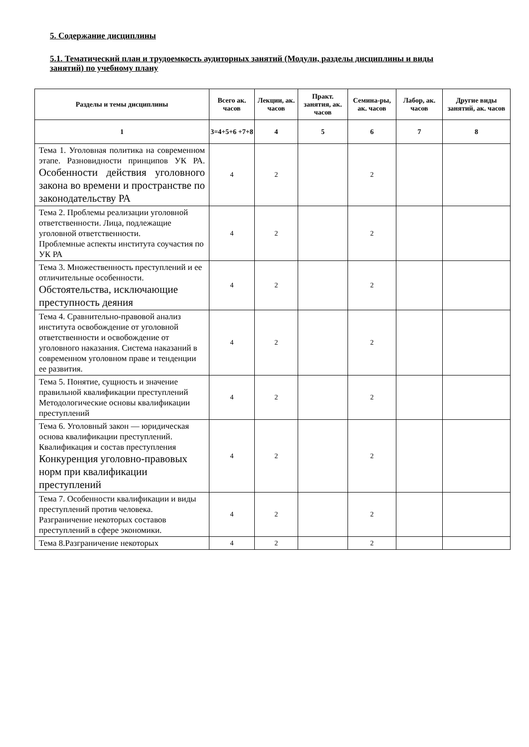5. Содержание дисциплины
5.1. Тематический план и трудоемкость аудиторных занятий (Модули, разделы дисциплины и виды занятий) по учебному плану
| Разделы и темы дисциплины | Всего ак. часов | Лекции, ак. часов | Практ. занятия, ак. часов | Семина-ры, ак. часов | Лабор, ак. часов | Другие виды занятий, ак. часов |
| --- | --- | --- | --- | --- | --- | --- |
| 1 | 3=4+5+6 +7+8 | 4 | 5 | 6 | 7 | 8 |
| Тема 1. Уголовная политика на современном этапе. Разновидности принципов УК РА. Особенности действия уголовного закона во времени и пространстве по законодательству РА | 4 | 2 | | 2 | | |
| Тема 2. Проблемы реализации уголовной ответственности. Лица, подлежащие уголовной ответственности. Проблемные аспекты института соучастия по УК РА | 4 | 2 | | 2 | | |
| Тема 3. Множественность преступлений и ее отличительные особенности. Обстоятельства, исключающие преступность деяния | 4 | 2 | | 2 | | |
| Тема 4. Сравнительно-правовой анализ института освобождение от уголовной ответственности и освобождение от уголовного наказания. Система наказаний в современном уголовном праве и тенденции ее развития. | 4 | 2 | | 2 | | |
| Тема 5. Понятие, сущность и значение правильной квалификации преступлений Методологические основы квалификации преступлений | 4 | 2 | | 2 | | |
| Тема 6. Уголовный закон — юридическая основа квалификации преступлений. Квалификация и состав преступления Конкуренция уголовно-правовых норм при квалификации преступлений | 4 | 2 | | 2 | | |
| Тема 7. Особенности квалификации и виды преступлений против человека. Разграничение некоторых составов преступлений в сфере экономики. | 4 | 2 | | 2 | | |
| Тема 8.Разграничение некоторых | 4 | 2 | | 2 | | |